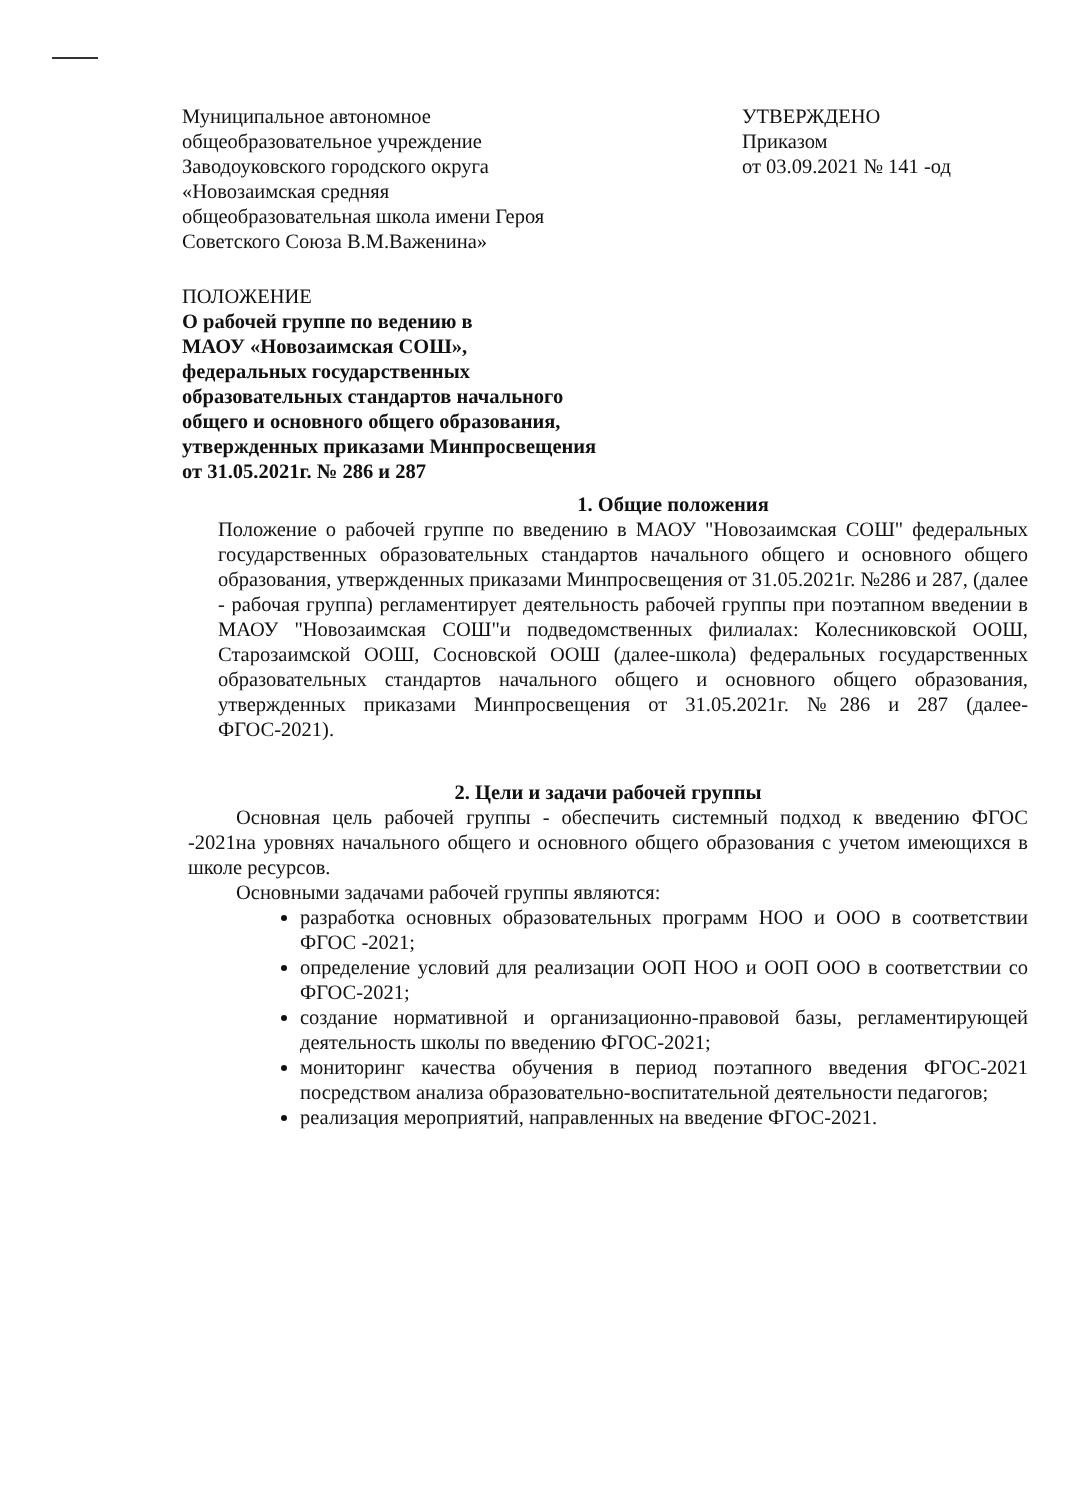Муниципальное автономное
общеобразовательное учреждение
Заводоуковского городского округа
«Новозаимская средняя
общеобразовательная школа имени Героя
Советского Союза В.М.Важенина»
УТВЕРЖДЕНО
Приказом
от 03.09.2021 № 141 -од
ПОЛОЖЕНИЕ
О рабочей группе по ведению в
МАОУ «Новозаимская СОШ»,
федеральных государственных
образовательных стандартов начального
общего и основного общего образования,
утвержденных приказами Минпросвещения
от 31.05.2021г. № 286 и 287
1. Общие положения
Положение о рабочей группе по введению в МАОУ "Новозаимская СОШ" федеральных государственных образовательных стандартов начального общего и основного общего образования, утвержденных приказами Минпросвещения от 31.05.2021г. №286 и 287, (далее - рабочая группа) регламентирует деятельность рабочей группы при поэтапном введении в МАОУ "Новозаимская СОШ"и подведомственных филиалах: Колесниковской ООШ, Старозаимской ООШ, Сосновской ООШ (далее-школа) федеральных государственных образовательных стандартов начального общего и основного общего образования, утвержденных приказами Минпросвещения от 31.05.2021г. №286 и 287 (далее- ФГОС-2021).
2. Цели и задачи рабочей группы
Основная цель рабочей группы - обеспечить системный подход к введению ФГОС -2021на уровнях начального общего и основного общего образования с учетом имеющихся в школе ресурсов.
Основными задачами рабочей группы являются:
разработка основных образовательных программ НОО и ООО в соответствии ФГОС -2021;
определение условий для реализации ООП НОО и ООП ООО в соответствии со ФГОС-2021;
создание нормативной и организационно-правовой базы, регламентирующей деятельность школы по введению ФГОС-2021;
мониторинг качества обучения в период поэтапного введения ФГОС-2021 посредством анализа образовательно-воспитательной деятельности педагогов;
реализация мероприятий, направленных на введение ФГОС-2021.